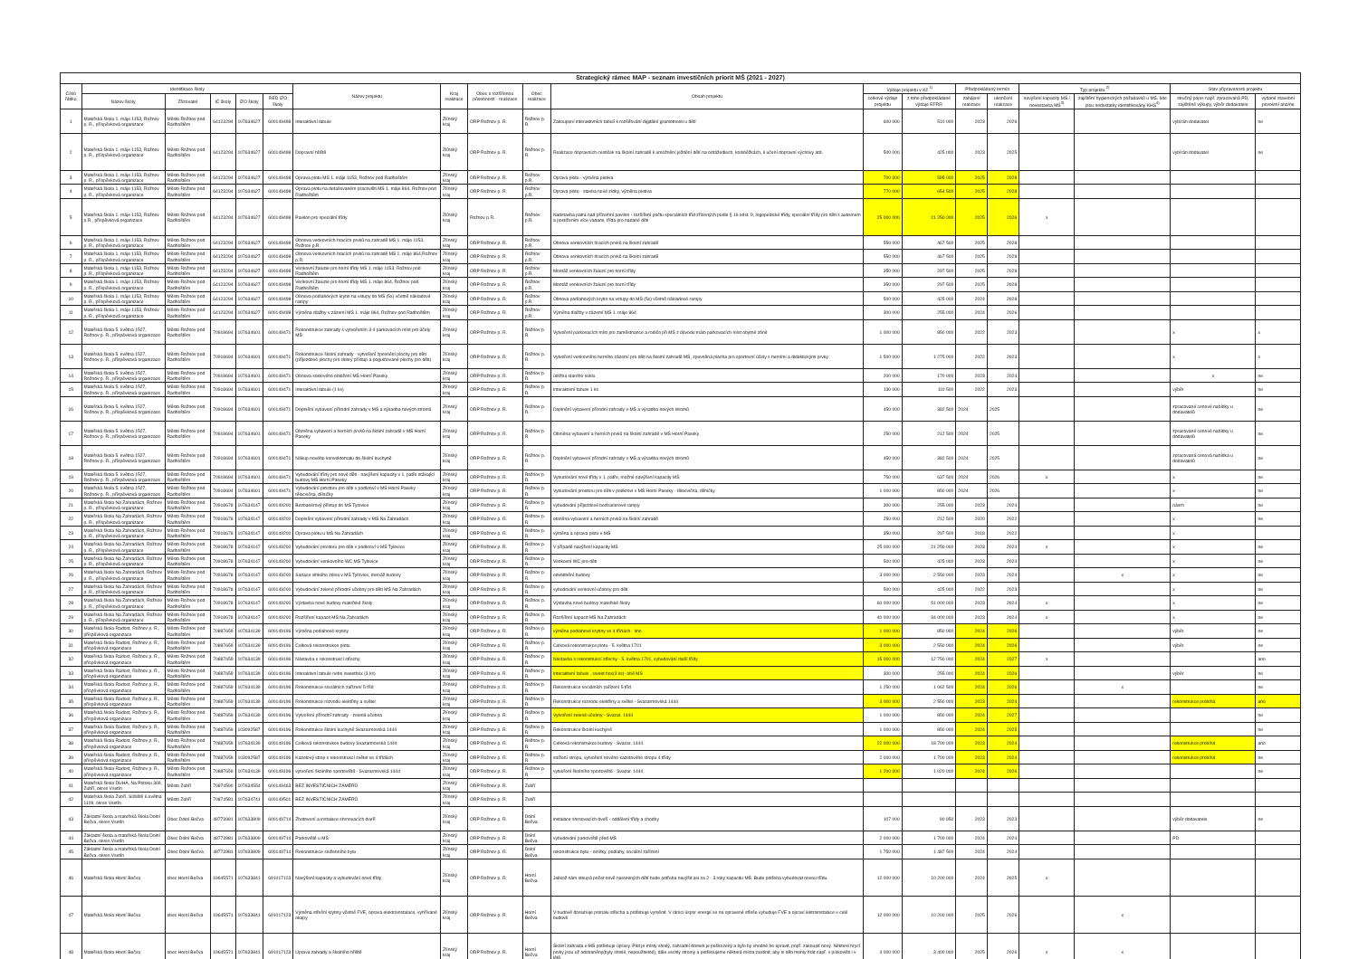| Strategický rámec MAP - seznam investičních priorit MŠ (2021 - 2027) | | | | | | | | | | | | | | | | | | |
| --- | --- | --- | --- | --- | --- | --- | --- | --- | --- | --- | --- | --- | --- | --- | --- | --- | --- | --- |
| Číslo řádku | Identifikace školy | | | | | Název projektu | Kraj realizace | Obec s rozšířenou působností - realizace | Obec realizace | Obsah projektu | Výdaje projektu v Kč <sup>1)</sup> | | Předpokládaný termín | | Typ projektu <sup>2)</sup> | | Stav připravenosti projektu | |
| | Název školy | Zřizovatel | IČ školy | IZO školy | RED IZO školy | | | | | | celkové výdaje projektu | z toho předpokládané výdaje EFRR | zahájení realizace | ukončení realizace | navýšení kapacity MŠ / novostavba MŠ<sup>3)</sup> | zajištění hygienických požadavků u MŠ, kde jsou nedostatky identifikovány KHS<sup>4)</sup> | stručný popis např. zpracovaná PD, zajištěné výkupy, výběr dodavatele | vydané stavební povolení ano/ne |
| 1 | Mateřská škola 1. máje 1153, Rožnov p. R., příspěvková organizace | Město Rožnov pod Radhoštěm | 64123294 | 107634627 | 600149498 | Interaktivní tabule | Zlínský kraj | ORP Rožnov p. R. | Rožnov p. R. | Zakoupení interaktivních tabulí k rozšiřování digitální gramotnosti u dětí | 600 000 | 510 000 | 2023 | 2026 | | | vybírán dodavatel | ne |
| 2 | Mateřská škola 1. máje 1153, Rožnov p. R., příspěvková organizace | Město Rožnov pod Radhoštěm | 64123294 | 107634627 | 600149498 | Dopravní hřiště | Zlínský kraj | ORP Rožnov p. R. | Rožnov p. R. | Realizace dopravních cestiček na školní zahradě k umožnění ježdění dětí na odrážedlech, koloběžkách, k učení dopravní výchovy atd. | 500 000 | 425 000 | 2023 | 2025 | | | vybírán dodavatel | ne |
| 3 | Mateřská škola 1. máje 1153, Rožnov p. R., příspěvková organizace | Město Rožnov pod Radhoštěm | 64123294 | 107634627 | 600149498 | Oprava plotu MŠ 1. máje 1153, Rožnov pod Radhoštěm | Zlínský kraj | ORP Rožnov p. R. | Rožnov p.R. | Oprava plotu - výměna pletiva | 700 000 | 595 000 | 2025 | 2028 | | | | |
| 4 | Mateřská škola 1. máje 1153, Rožnov p. R., příspěvková organizace | Město Rožnov pod Radhoštěm | 64123294 | 107634627 | 600149498 | Oprava plotu na detašovaném pracovišti MŠ 1. máje 864, Rožnov pod Radhoštěm | Zlínský kraj | ORP Rožnov p. R. | Rožnov p.R. | Oprava plotu - stavba nové zídky, výměna pletiva | 770 000 | 654 500 | 2025 | 2028 | | | | |
| 5 | Mateřská škola 1. máje 1153, Rožnov p.R., příspěvková organizace | Město Rožnov pod Radhoštěm | 64123294 | 107634627 | 600149498 | Pavilon pro speciální třídy | Zlínský kraj | Rožnov p.R. | Rožnov p.R. | Nadstavba patra nad přízemní pavilon - rozšíření počtu speciálních tříd zřízených podle § 16 odst. 9, logopedické třídy, speciální třídy pro děti s autismem a postižením více vadami, třída pro nadané děti | 25 000 000 | 21 250 000 | 2025 | 2026 | x | | | |
| 6 | Mateřská škola 1. máje 1153, Rožnov p. R., příspěvková organizace | Město Rožnov pod Radhoštěm | 64123294 | 107634627 | 600149498 | Obnova venkovních hracích prvků na zahradě MŠ 1. máje 1153, Rožnov p.R. | Zlínský kraj | ORP Rožnov p. R. | Rožnov p.R. | Obnova venkovních hracích prvků na školní zahradě | 550 000 | 467 500 | 2025 | 2028 | | | | |
| 7 | Mateřská škola 1. máje 1153, Rožnov p. R., příspěvková organizace | Město Rožnov pod Radhoštěm | 64123294 | 107634627 | 600149498 | Obnova venkovních hracích prvků na zahradě MŠ 1. máje 864,Rožnov p.R. | Zlínský kraj | ORP Rožnov p. R. | Rožnov p.R. | Obnova venkovních hracích prvků na školní zahradě | 550 000 | 467 500 | 2025 | 2028 | | | | |
| 8 | Mateřská škola 1. máje 1153, Rožnov p. R., příspěvková organizace | Město Rožnov pod Radhoštěm | 64123294 | 107634627 | 600149498 | Venkovní žaluzie pro horní třídy MŠ 1. máje 1153, Rožnov pod Radhoštěm | Zlínský kraj | ORP Rožnov p. R. | Rožnov p.R. | Montáž venkovních žaluzií pro horní třídy | 350 000 | 297 500 | 2025 | 2028 | | | | |
| 9 | Mateřská škola 1. máje 1153, Rožnov p. R., příspěvková organizace | Město Rožnov pod Radhoštěm | 64123294 | 107634627 | 600149498 | Venkovní žaluzie pro horní třídy MŠ 1. máje 864, Rožnov pod Radhoštěm | Zlínský kraj | ORP Rožnov p. R. | Rožnov p.R. | Montáž venkovních žaluzií pro horní třídy | 350 000 | 297 500 | 2025 | 2028 | | | | |
| 10 | Mateřská škola 1. máje 1153, Rožnov p. R., příspěvková organizace | Město Rožnov pod Radhoštěm | 64123294 | 107634627 | 600149498 | Obnova podlahových krytin na vstupy do MŠ (5x) včetně nákladové rampy | Zlínský kraj | ORP Rožnov p. R. | Rožnov p.R. | Obnova podlahových krytin na vstupy do MŠ (5x) včetně nákladové rampy | 500 000 | 425 000 | 2024 | 2028 | | | | |
| 11 | Mateřská škola 1. máje 1153, Rožnov p. R., příspěvková organizace | Město Rožnov pod Radhoštěm | 64123294 | 107634627 | 600149498 | Výměna dlažby v zázemí MŠ 1. máje 864, Rožnov pod Radhoštěm | Zlínský kraj | ORP Rožnov p. R. | Rožnov p.R. | Výměna dlažby v zázemí MŠ 1. máje 864 | 300 000 | 255 000 | 2024 | 2026 | | | | |
| 12 | Mateřská škola 5. května 1527, Rožnov p. R., příspěvková organizace | Město Rožnov pod Radhoštěm | 70918694 | 107634601 | 600149471 | Rekonstrukce zahrady s vytvořením 3-4 parkovacích míst pro účely MŠ | Zlínský kraj | ORP Rožnov p. R. | Rožnov p. R. | Vytvoření parkovacích míst pro zaměstnance a rodiče při MŠ z důvodu málo parkovacích míst obytné zóně | 1 000 000 | 850 000 | 2022 | 2023 | | | x | x |
| 13 | Mateřská škola 5. května 1527, Rožnov p. R., příspěvková organizace | Město Rožnov pod Radhoštěm | 70918694 | 107634601 | 600149471 | Rekonstrukce školní zahrady - vytvoření zpevnění plochy pro děti (příjezdové plochy pro dobrý přístup a pogumované plochy pro děti) | Zlínský kraj | ORP Rožnov p. R. | Rožnov p. R. | Vytvoření venkovního herního zázemí pro děti na školní zahradě MŠ, zpevněná plocha pro sportovní účely s herními a didaktickými prvky. | 1 500 000 | 1 275 000 | 2022 | 2023 | | | x | x |
| 14 | Mateřská škola 5. května 1527, Rožnov p. R., příspěvková organizace | Město Rožnov pod Radhoštěm | 70918694 | 107634601 | 600149471 | Obnova soklového obložení MŠ Horní Paseky | Zlínský kraj | ORP Rožnov p. R. | Rožnov p. R. | údržba starého soklu | 200 000 | 170 000 | 2023 | 2024 | | | x | ne |
| 15 | Mateřská škola 5. května 1527, Rožnov p. R., příspěvková organizace | Město Rožnov pod Radhoštěm | 70918694 | 107634601 | 600149471 | Interaktivní tabule (1 ks) | Zlínský kraj | ORP Rožnov p. R. | Rožnov p. R. | Interaktivní tabule 1 ks | 130 000 | 110 500 | 2022 | 2023 | | | výběr | ne |
| 16 | Mateřská škola 5. května 1527, Rožnov p. R., příspěvková organizace | Město Rožnov pod Radhoštěm | 70918694 | 107634601 | 600149471 | Doplnění vybavení přírodní zahrady v MŠ a výsadba nových stromů | Zlínský kraj | ORP Rožnov p. R. | Rožnov p. R. | Doplnění vybavení přírodní zahrady v MŠ a výsadba nových stromů | 450 000 | 382 500 | 2024 | 2025 | | | zpracované cenové nabídky u dodavatelů | ne |
| 17 | Mateřská škola 5. května 1527, Rožnov p. R., příspěvková organizace | Město Rožnov pod Radhoštěm | 70918694 | 107634601 | 600149471 | Obměna vybavení a herních prvků na školní zahradě v MŠ Horní Paseky | Zlínský kraj | ORP Rožnov p. R. | Rožnov p. R. | Obměna vybavení a herních prvků na školní zahradě v MŠ Horní Paseky | 250 000 | 212 500 | 2024 | 2025 | | | zpracované cenové nabídky u dodavatelů | ne |
| 18 | Mateřská škola 5. května 1527, Rožnov p. R., příspěvková organizace | Město Rožnov pod Radhoštěm | 70918694 | 107634601 | 600149471 | Nákup nového konvektomatu do školní kuchyně | Zlínský kraj | ORP Rožnov p. R. | Rožnov p. R. | Doplnění vybavení přírodní zahrady v MŠ a výsadba nových stromů | 450 000 | 382 500 | 2024 | 2025 | | | zpracovaná cenová nabídka u dodavatelů | ne |
| 19 | Mateřská škola 5. května 1527, Rožnov p. R., příspěvková organizace | Město Rožnov pod Radhoštěm | 70918694 | 107634601 | 600149471 | Vybudování třídy pro nové děti - navýšení kapacity v 1. patře stávající budovy MŠ Horní Paseky | Zlínský kraj | ORP Rožnov p. R. | Rožnov p. R. | Vybudování nové třídy v 1. patře, možné navýšení kapacity MŠ | 750 000 | 637 500 | 2024 | 2026 | x | | x | ne |
| 20 | Mateřská škola 5. května 1527, Rožnov p. R., příspěvková organizace | Město Rožnov pod Radhoštěm | 70918694 | 107634601 | 600149471 | Vybudování prostoru pro děti v podkroví v MŠ Horní Paseky - tělocvična, dílničky | Zlínský kraj | ORP Rožnov p. R. | Rožnov p. R. | Vybudování prostoru pro děti v podkroví v MŠ Horní Paseky - tělocvična, dílničky | 1 000 000 | 850 000 | 2024 | 2026 | | | x | ne |
| 21 | Mateřská škola Na Zahradách, Rožnov p. R., příspěvková organizace | Město Rožnov pod Radhoštěm | 70918678 | 107634147 | 600149200 | Bezbariérový přístup do MŠ Tylovice | Zlínský kraj | ORP Rožnov p. R. | Rožnov p. R. | vybudování příjezdové bezbarierové rampy | 300 000 | 255 000 | 2023 | 2024 | | | návrh | ne |
| 22 | Mateřská škola Na Zahradách, Rožnov p. R., příspěvková organizace | Město Rožnov pod Radhoštěm | 70918678 | 107634147 | 600149200 | Doplnění vybavení přírodní zahrady v MŠ Na Zahradách | Zlínský kraj | ORP Rožnov p. R. | Rožnov p. R. | obměna vybavení a herních prvků na školní zahradě | 250 000 | 212 500 | 2020 | 2022 | | | x | ne |
| 23 | Mateřská škola Na Zahradách, Rožnov p. R., příspěvková organizace | Město Rožnov pod Radhoštěm | 70918678 | 107634147 | 600149200 | Oprava plotu u MŠ Na Zahradách | Zlínský kraj | ORP Rožnov p. R. | Rožnov p. R. | výměna a oprava plotu v MŠ | 350 000 | 297 500 | 2018 | 2022 | | | x | |
| 24 | Mateřská škola Na Zahradách, Rožnov p. R., příspěvková organizace | Město Rožnov pod Radhoštěm | 70918678 | 107634147 | 600149200 | Vybudování prostoru pro děti v podkroví v MŠ Tylovice | Zlínský kraj | ORP Rožnov p. R. | Rožnov p. R. | V případě navýšení kapacity MŠ | 25 000 000 | 21 250 000 | 2023 | 2024 | x | | x | ne |
| 25 | Mateřská škola Na Zahradách, Rožnov p. R., příspěvková organizace | Město Rožnov pod Radhoštěm | 70918678 | 107634147 | 600149200 | Vybudování venkovního WC MŠ Tylovice | Zlínský kraj | ORP Rožnov p. R. | Rožnov p. R. | Venkovní WC pro děti | 500 000 | 425 000 | 2023 | 2024 | | | x | ne |
| 26 | Mateřská škola Na Zahradách, Rožnov p. R., příspěvková organizace | Město Rožnov pod Radhoštěm | 70918678 | 107634147 | 600149200 | Sanace vlhkého zdiva v MŠ Tylovice, drenáž budovy | Zlínský kraj | ORP Rožnov p. R. | Rožnov p. R. | odvodnění budovy | 3 000 000 | 2 550 000 | 2023 | 2024 | | x | x | ne |
| 27 | Mateřská škola Na Zahradách, Rožnov p. R., příspěvková organizace | Město Rožnov pod Radhoštěm | 70918678 | 107634147 | 600149200 | Vybudování zelené přírodní učebny pro děti MŠ Na Zahradách | Zlínský kraj | ORP Rožnov p. R. | Rožnov p. R. | vybudování venkovní učebny pro děti | 500 000 | 425 000 | 2022 | 2023 | | | x | ne |
| 28 | Mateřská škola Na Zahradách, Rožnov p. R., příspěvková organizace | Město Rožnov pod Radhoštěm | 70918678 | 107634147 | 600149200 | Výstavba nové budovy mateřské školy | Zlínský kraj | ORP Rožnov p. R. | Rožnov p. R. | Výstavba nové budovy mateřské školy | 60 000 000 | 51 000 000 | 2023 | 2024 | x | | x | ne |
| 29 | Mateřská škola Na Zahradách, Rožnov p. R., příspěvková organizace | Město Rožnov pod Radhoštěm | 70918678 | 107634147 | 600149200 | Rozšíření kapacit MŠ Na Zahradách | Zlínský kraj | ORP Rožnov p. R. | Rožnov p. R. | Rozšíření kapacit MŠ Na Zahradách | 40 000 000 | 34 000 000 | 2023 | 2024 | x | | x | ne |
| 30 | Mateřská škola Radost, Rožnov p. R., příspěvková organizace | Město Rožnov pod Radhoštěm | 70887659 | 107634139 | 600149196 | Výměna podlahové krytiny | Zlínský kraj | ORP Rožnov p. R. | Rožnov p. R. | výměna podlahové krytiny ve 4 třídách - lino | 1 000 000 | 850 000 | 2024 | 2026 | | | výběr | ne |
| 31 | Mateřská škola Radost, Rožnov p. R., příspěvková organizace | Město Rožnov pod Radhoštěm | 70887659 | 107634139 | 600149196 | Celková rekonstrukce plotu | Zlínský kraj | ORP Rožnov p. R. | Rožnov p. R. | Celková rekonstrukce plotu - 5. května 1701 | 3 000 000 | 2 550 000 | 2024 | 2026 | | | výběr | ne |
| 32 | Mateřská škola Radost, Rožnov p. R., příspěvková organizace | Město Rožnov pod Radhoštěm | 70887659 | 107634139 | 600149196 | Nástavba s rekonstrukcí střechy | Zlínský kraj | ORP Rožnov p. R. | Rožnov p. R. | Nástavba s rekonstrukcí střechy - 5. května 1701, vybudování další třídy | 15 000 000 | 12 750 000 | 2024 | 2027 | x | | | ano |
| 33 | Mateřská škola Radost, Rožnov p. R., příspěvková organizace | Město Rožnov pod Radhoštěm | 70887659 | 107634139 | 600149196 | Interaktivní tabule nebo sweetbox (3 ks) | Zlínský kraj | ORP Rožnov p. R. | Rožnov p. R. | Interaktivní tabule , sweet box(3 ks)- obě MŠ | 300 000 | 255 000 | 2024 | 2026 | | | výběr | ne |
| 34 | Mateřská škola Radost, Rožnov p. R., příspěvková organizace | Město Rožnov pod Radhoštěm | 70887659 | 107634139 | 600149196 | Rekonstrukce sociálních zařízení 5 tříd | Zlínský kraj | ORP Rožnov p. R. | Rožnov p. R. | Rekonstrukce sociálních zařízení 5 tříd | 1 250 000 | 1 062 500 | 2024 | 2026 | | x | | ne |
| 35 | Mateřská škola Radost, Rožnov p. R., příspěvková organizace | Město Rožnov pod Radhoštěm | 70887659 | 107634139 | 600149196 | Rekonstrukce rozvodu elektřiny a světel | Zlínský kraj | ORP Rožnov p. R. | Rožnov p. R. | Rekonstrukce rozvodu elektřiny a světel - Svazarmovská 1444 | 3 000 000 | 2 550 000 | 2023 | 2024 | | | rekonstrukce probíhá | ano |
| 36 | Mateřská škola Radost, Rožnov p. R., příspěvková organizace | Město Rožnov pod Radhoštěm | 70887659 | 107634139 | 600149196 | Vytvoření přírodní zahrady - zelená učebna | Zlínský kraj | ORP Rožnov p. R. | Rožnov p. R. | Vytvoření zelené učebny - Svazar. 1444 | 1 000 000 | 850 000 | 2024 | 2027 | | | | ne |
| 37 | Mateřská škola Radost, Rožnov p. R., příspěvková organizace | Město Rožnov pod Radhoštěm | 70887659 | 103092587 | 600149196 | Rekonstrukce školní kuchyně Svazarmovská 1444 | Zlínský kraj | ORP Rožnov p. R. | Rožnov p. R. | Rekonstrukce školní kuchyně | 1 000 000 | 850 000 | 2024 | 2025 | | | | ne |
| 38 | Mateřská škola Radost, Rožnov p. R., příspěvková organizace | Město Rožnov pod Radhoštěm | 70887659 | 107634139 | 600149196 | Celková rekonstrukce budovy Svazarmovská 1444 | Zlínský kraj | ORP Rožnov p. R. | Rožnov p. R. | Celková rekonstrukce budovy - Svazar. 1444 | 22 000 000 | 18 700 000 | 2023 | 2024 | | | rekonstrukce probíhá | ano |
| 39 | Mateřská škola Radost, Rožnov p. R., příspěvková organizace | Město Rožnov pod Radhoštěm | 70887659 | 103092587 | 600149196 | Kazetový strop s rekonstrukcí světel ve 4 třídách | Zlínský kraj | ORP Rožnov p. R. | Rožnov p. R. | snížení stropu, vytvoření nového kazetového stropu 4 třídy | 2 000 000 | 1 700 000 | 2023 | 2024 | | | rekonstrukce probíhá | ne |
| 40 | Mateřská škola Radost, Rožnov p. R., příspěvková organizace | Město Rožnov pod Radhoštěm | 70887659 | 107634139 | 600149196 | vytvoření školního sportoviště - Svazarmovská 1444 | Zlínský kraj | ORP Rožnov p. R. | Rožnov p. R. | vytvoření školního sportoviště - Svazar. 1444 | 1 200 000 | 1 020 000 | 2024 | 2026 | | | | ne |
| 41 | Mateřská škola DUHA, Na Potoku 369, Zubří, okres Vsetín | Město Zubří | 70874590 | 107634554 | 600149463 | BEZ INVESTIČNÍCH ZÁMĚRŮ | Zlínský kraj | ORP Rožnov p. R. | Zubří | | | | | | | | | |
| 42 | Mateřská škola Zubří, Sídliště 6.května 1109, okres Vsetín | Město Zubří | 70874581 | 107634741 | 600149501 | BEZ INVESTIČNÍCH ZÁMĚRŮ | Zlínský kraj | ORP Rožnov p. R. | Zubří | | | | | | | | | |
| 43 | Základní škola a mateřská škola Dolní Bečva, okres Vsetín | Obec Dolní Bečva | 48773981 | 107633809 | 600149714 | Zhotovení a instalace shrnovacích dveří | Zlínský kraj | ORP Rožnov p. R. | Dolní Bečva | instalace shrnovacích dveří - oddělení třídy a chodby | 107 000 | 90 950 | 2023 | 2023 | | | výběr dodavatele | ne |
| 44 | Základní škola a mateřská škola Dolní Bečva, okres Vsetín | Obec Dolní Bečva | 48773981 | 107633809 | 600149714 | Parkoviště u MŠ | Zlínský kraj | ORP Rožnov p. R. | Dolní Bečva | vybudování parkoviště před MŠ | 2 000 000 | 1 700 000 | 2024 | 2024 | | | PD | |
| 45 | Základní škola a mateřská škola Dolní Bečva, okres Vsetín | Obec Dolní Bečva | 48773981 | 107633809 | 600149714 | Rekonstrukce služebního bytu | Zlínský kraj | ORP Rožnov p. R. | Dolní Bečva | rekonstrukce bytu - omítky, podlahy, sociální zařízení | 1 750 000 | 1 487 500 | 2024 | 2024 | | | | |
| 46 | Mateřská škola Horní Bečva | obec Horní Bečva | 19645571 | 107633841 | 691017123 | Navýšení kapacity a vybudování nové třídy | Zlínský kraj | ORP Rožnov p. R. | Horní Bečva | Jelikož nám stoupá počet nově narozených dětí bude potřeba navýšit asi za 2 - 3 roky kapacitu MŠ. Bude potřeba vybudovat novou třídu. | 12 000 000 | 10 200 000 | 2024 | 2025 | x | | | |
| 47 | Mateřská škola Horní Bečva | obec Horní Bečva | 19645571 | 107633841 | 691017123 | Výměna střešní krytiny včetně FVE, oprava elektroinstalace, vyhřívané okapy | Zlínský kraj | ORP Rožnov p. R. | Horní Bečva | V budově dosluhuje pomalu střecha a potřebuje vyměnit. V rámci úspor energií se na opravené střeše vybuduje FVE a opraví lektroinstalace v celé budově | 12 000 000 | 10 200 000 | 2025 | 2026 | | x | | |
| 48 | Mateřská škola Horní Bečva | obec Horní Bečva | 19645571 | 107633841 | 691017123 | Úprava zahrady a školního hřiště | Zlínský kraj | ORP Rožnov p. R. | Horní Bečva | Školní zahrada u MŠ potřebuje úpravy. Plot je místy shnilý, zahradní domek je poškozený a bylo by vhodné ho opravit, popř. zakoupit nový. Některé hrycí prvky jsou už odstraněny(byly shnilé, nepoužitelné), dále uschly stromy a potřebujeme některá místa zastínit, aby si děti mohly hrát např. v pískovišti i v létě. | 4 000 000 | 3 400 000 | 2025 | 2026 | x | x | | |